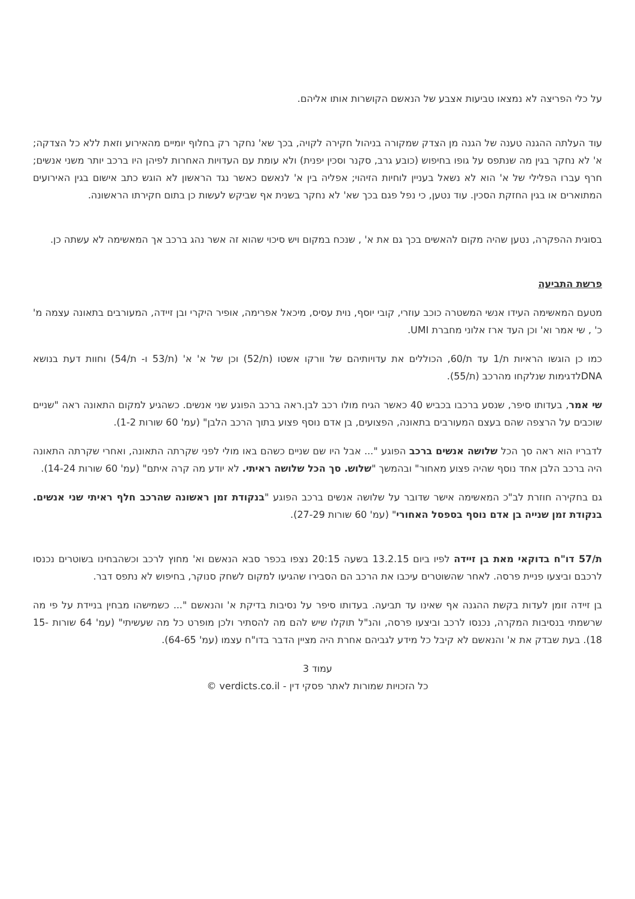על כלי הפריצה לא נמצאו טביעות אצבע של הנאשם הקושרות אותו אליהם.
עוד העלתה ההגנה טענה של הגנה מן הצדק שמקורה בניהול חקירה לקויה, בכך שא' נחקר רק בחלוף יומיים מהאירוע וזאת ללא כל הצדקה; א' לא נחקר בגין מה שנתפס על גופו בחיפוש (כובע גרב, סקנר וסכין יפנית) ולא עומת עם העדויות האחרות לפיהן היו ברכב יותר משני אנשים; חרף עברו הפלילי של א' הוא לא נשאל בעניין לוחיות הזיהוי; אפליה בין א' לנאשם כאשר נגד הראשון לא הוגש כתב אישום בגין האירועים המתוארים או בגין החזקת הסכין. עוד נטען, כי נפל פגם בכך שא' לא נחקר בשנית אף שביקש לעשות כן בתום חקירתו הראשונה.
בסוגית ההפקרה, נטען שהיה מקום להאשים בכך גם את א' , שנכח במקום ויש סיכוי שהוא זה אשר נהג ברכב אך המאשימה לא עשתה כן.
פרשת התביעה
מטעם המאשימה העידו אנשי המשטרה כוכב עוזרי, קובי יוסף, נוית עסיס, מיכאל אפרימה, אופיר היקרי ובן זיידה, המעורבים בתאונה עצמה מ' כ' , שי אמר וא' וכן העד ארז אלוני מחברת UMI.
כמו כן הוגשו הראיות ת/1 עד ת/60, הכוללים את עדויותיהם של וורקו אשטו (ת/52) וכן של א' א' (ת/53 ו- ת/54) וחוות דעת בנושא DNAלדגימות שנלקחו מהרכב (ת/55).
שי אמר, בעדותו סיפר, שנסע ברכבו בכביש 40 כאשר הגיח מולו רכב לבן.ראה ברכב הפוגע שני אנשים. כשהגיע למקום התאונה ראה "שניים שוכבים על הרצפה שהם בעצם המעורבים בתאונה, הפצועים, בן אדם נוסף פצוע בתוך הרכב הלבן" (עמ' 60 שורות 1-2).
לדבריו הוא ראה סך הכל שלושה אנשים ברכב הפוגע "... אבל היו שם שניים כשהם באו מולי לפני שקרתה התאונה, ואחרי שקרתה התאונה היה ברכב הלבן אחד נוסף שהיה פצוע מאחור" ובהמשך "שלוש. סך הכל שלושה ראיתי. לא יודע מה קרה איתם" (עמ' 60 שורות 14-24).
גם בחקירה חוזרת לב"כ המאשימה אישר שדובר על שלושה אנשים ברכב הפוגע "בנקודת זמן ראשונה שהרכב חלף ראיתי שני אנשים. בנקודת זמן שנייה בן אדם נוסף בספסל האחורי" (עמ' 60 שורות 27-29).
ת/57 דו"ח בדוקאי מאת בן זיידה לפיו ביום 13.2.15 בשעה 20:15 נצפו בכפר סבא הנאשם וא' מחוץ לרכב וכשהבחינו בשוטרים נכנסו לרכבם וביצעו פניית פרסה. לאחר שהשוטרים עיכבו את הרכב הם הסבירו שהגיעו למקום לשחק סנוקר, בחיפוש לא נתפס דבר.
בן זיידה זומן לעדות בקשת ההגנה אף שאינו עד תביעה. בעדותו סיפר על נסיבות בדיקת א' והנאשם "... כשמישהו מבחין בניידת על פי מה שרשמתי בנסיבות המקרה, נכנסו לרכב וביצעו פרסה, והנ"ל תוקלו שיש להם מה להסתיר ולכן מופרט כל מה שעשיתי" (עמ' 64 שורות 15-18). בעת שבדק את א' והנאשם לא קיבל כל מידע לגביהם אחרת היה מציין הדבר בדו"ח עצמו (עמ' 64-65).
עמוד 3
כל הזכויות שמורות לאתר פסקי דין - verdicts.co.il ©